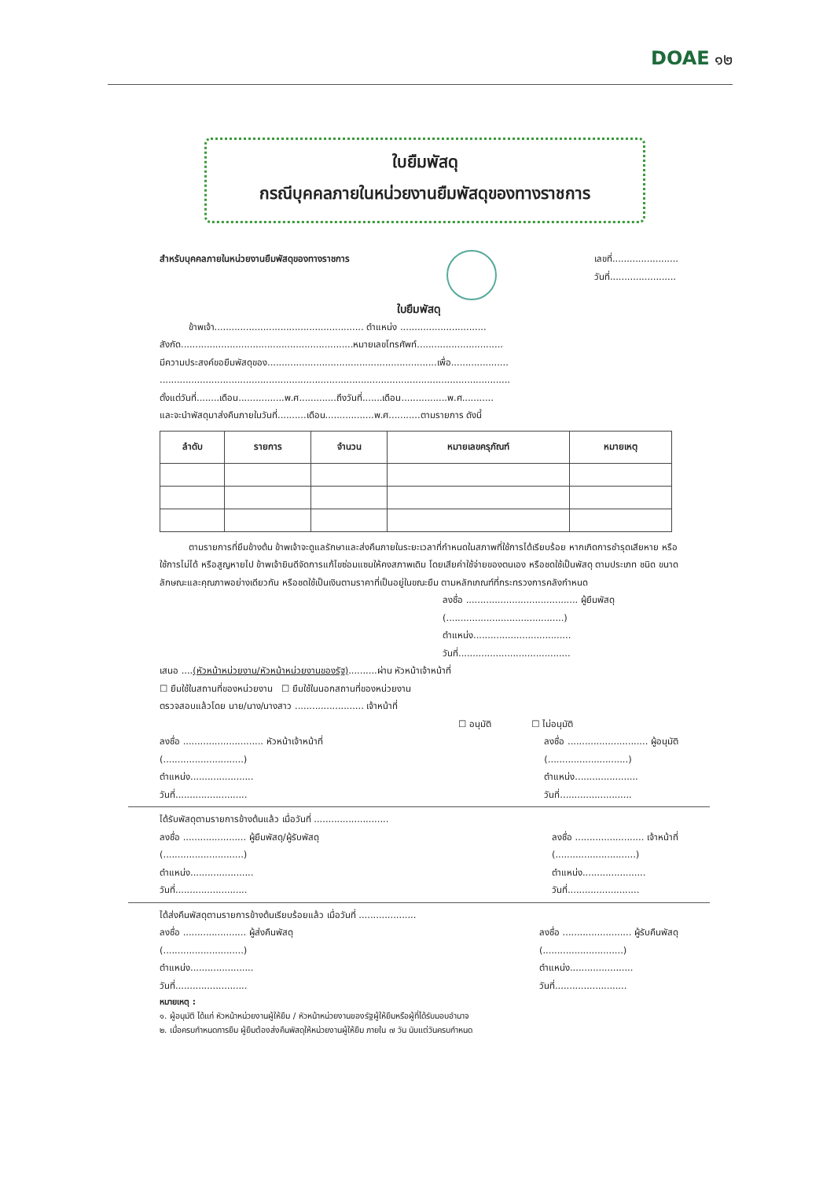DOAE ๑๒
ใบยืมพัสดุ
กรณีบุคคลภายในหน่วยงานยืมพัสดุของทางราชการ
สำหรับบุคคลภายในหน่วยงานยืมพัสดุของทางราชการ เลขที่.......................
วันที่.......................
ใบยืมพัสดุ
ข้าพเจ้า.................................................... ตำแหน่ง ..............................
สังกัด............................................................หมายเลขโทรศัพท์..............................
มีความประสงค์ขอยืมพัสดุของ...........................................................เพื่อ....................
..........................................................................................................................
ตั้งแต่วันที่........เดือน................พ.ศ.............ถึงวันที่.......เดือน................พ.ศ...........
และจะนำพัสดุมาส่งคืนภายในวันที่..........เดือน.................พ.ศ...........ตามรายการ ดังนี้
| ลำดับ | รายการ | จำนวน | หมายเลขครุภัณฑ์ | หมายเหตุ |
| --- | --- | --- | --- | --- |
ตามรายการที่ยืมข้างต้น ข้าพเจ้าจะดูแลรักษาและส่งคืนภายในระยะเวลาที่กำหนดในสภาพที่ใช้การได้เรียบร้อย หากเกิดการชำรุดเสียหาย หรือใช้การไม่ได้ หรือสูญหายไป ข้าพเจ้ายินดีจัดการแก้ไขซ่อมแซมให้คงสภาพเดิม โดยเสียค่าใช้จ่ายของตนเอง หรือชดใช้เป็นพัสดุ ตามประเภท ชนิด ขนาด ลักษณะและคุณภาพอย่างเดียวกัน หรือชดใช้เป็นเงินตามราคาที่เป็นอยู่ในขณะยืม ตามหลักเกณฑ์ที่กระทรวงการคลังกำหนด
ลงชื่อ ....................................... ผู้ยืมพัสดุ
(.........................................)
ตำแหน่ง..................................
วันที่.......................................
เสนอ ....(หัวหน้าหน่วยงาน/หัวหน้าหน่วยงานของรัฐ)..........ผ่าน หัวหน้าเจ้าหน้าที่
☐ ยืมใช้ในสถานที่ของหน่วยงาน ☐ ยืมใช้ในนอกสถานที่ของหน่วยงาน
ตรวจสอบแล้วโดย นาย/นาง/นางสาว ........................ เจ้าหน้าที่
☐ อนุมัติ ☐ ไม่อนุมัติ
ลงชื่อ ............................ หัวหน้าเจ้าหน้าที่
(............................)
ตำแหน่ง......................
วันที่......................... ลงชื่อ ............................ ผู้อนุมัติ
(............................)
ตำแหน่ง......................
วันที่.........................
ได้รับพัสดุตามรายการข้างต้นแล้ว เมื่อวันที่ ..........................
ลงชื่อ ...................... ผู้ยืมพัสดุ/ผู้รับพัสดุ
(............................)
ตำแหน่ง......................
วันที่......................... ลงชื่อ ........................ เจ้าหน้าที่
(............................)
ตำแหน่ง......................
วันที่.........................
ได้ส่งคืนพัสดุตามรายการข้างต้นเรียบร้อยแล้ว เมื่อวันที่ ....................
ลงชื่อ ...................... ผู้ส่งคืนพัสดุ
(............................)
ตำแหน่ง......................
วันที่......................... ลงชื่อ ........................ ผู้รับคืนพัสดุ
(............................)
ตำแหน่ง......................
วันที่.........................
หมายเหตุ :
๑. ผู้อนุมัติ ได้แก่ หัวหน้าหน่วยงานผู้ให้ยืม / หัวหน้าหน่วยงานของรัฐผู้ให้ยืมหรือผู้ที่ได้รับมอบอำนาจ
๒. เมื่อครบกำหนดการยืม ผู้ยืมต้องส่งคืนพัสดุให้หน่วยงานผู้ให้ยืม ภายใน ๗ วัน นับแต่วันครบกำหนด